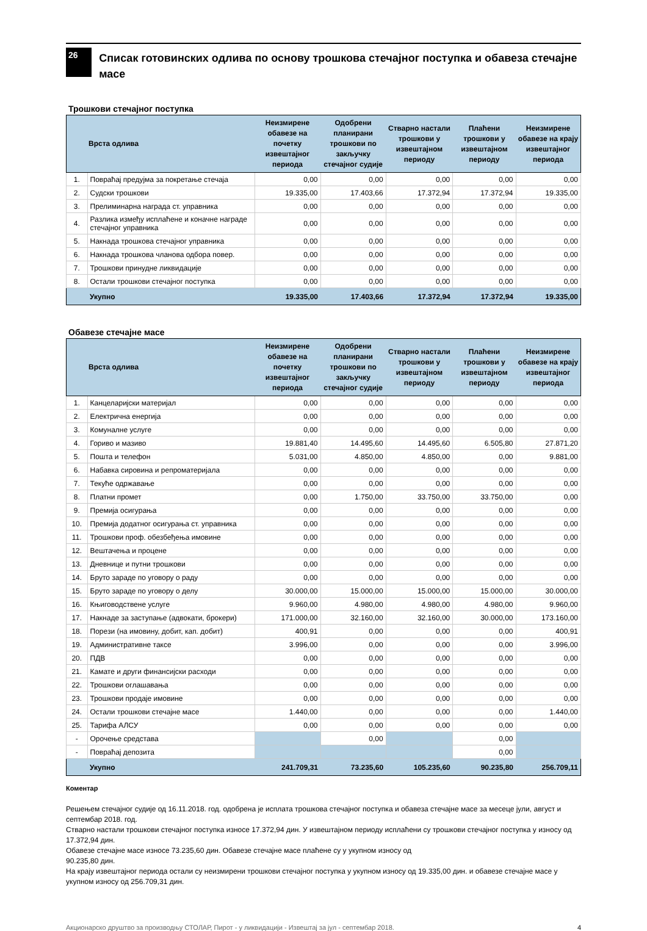26
Списак готовинских одлива по основу трошкова стечајног поступка и обавеза стечајне масе
Трошкови стечајног поступка
| | Врста одлива | Неизмирене обавезе на почетку извештајног периода | Одобрени планирани трошкови по закључку стечајног судије | Стварно настали трошкови у извештајном периоду | Плаћени трошкови у извештајном периоду | Неизмирене обавезе на крају извештајног периода |
| --- | --- | --- | --- | --- | --- | --- |
| 1. | Повраћај предујма за покретање стечаја | 0,00 | 0,00 | 0,00 | 0,00 | 0,00 |
| 2. | Судски трошкови | 19.335,00 | 17.403,66 | 17.372,94 | 17.372,94 | 19.335,00 |
| 3. | Прелиминарна награда ст. управника | 0,00 | 0,00 | 0,00 | 0,00 | 0,00 |
| 4. | Разлика између исплаћене и коначне награде стечајног управника | 0,00 | 0,00 | 0,00 | 0,00 | 0,00 |
| 5. | Накнада трошкова стечајног управника | 0,00 | 0,00 | 0,00 | 0,00 | 0,00 |
| 6. | Накнада трошкова чланова одбора повер. | 0,00 | 0,00 | 0,00 | 0,00 | 0,00 |
| 7. | Трошкови принудне ликвидације | 0,00 | 0,00 | 0,00 | 0,00 | 0,00 |
| 8. | Остали трошкови стечајног поступка | 0,00 | 0,00 | 0,00 | 0,00 | 0,00 |
| | Укупно | 19.335,00 | 17.403,66 | 17.372,94 | 17.372,94 | 19.335,00 |
Обавезе стечајне масе
| | Врста одлива | Неизмирене обавезе на почетку извештајног периода | Одобрени планирани трошкови по закључку стечајног судије | Стварно настали трошкови у извештајном периоду | Плаћени трошкови у извештајном периоду | Неизмирене обавезе на крају извештајног периода |
| --- | --- | --- | --- | --- | --- | --- |
| 1. | Канцеларијски материјал | 0,00 | 0,00 | 0,00 | 0,00 | 0,00 |
| 2. | Електрична енергија | 0,00 | 0,00 | 0,00 | 0,00 | 0,00 |
| 3. | Комуналне услуге | 0,00 | 0,00 | 0,00 | 0,00 | 0,00 |
| 4. | Гориво и мазиво | 19.881,40 | 14.495,60 | 14.495,60 | 6.505,80 | 27.871,20 |
| 5. | Пошта и телефон | 5.031,00 | 4.850,00 | 4.850,00 | 0,00 | 9.881,00 |
| 6. | Набавка сировина и репроматеријала | 0,00 | 0,00 | 0,00 | 0,00 | 0,00 |
| 7. | Текуће одржавање | 0,00 | 0,00 | 0,00 | 0,00 | 0,00 |
| 8. | Платни промет | 0,00 | 1.750,00 | 33.750,00 | 33.750,00 | 0,00 |
| 9. | Премија осигурања | 0,00 | 0,00 | 0,00 | 0,00 | 0,00 |
| 10. | Премија додатног осигурања ст. управника | 0,00 | 0,00 | 0,00 | 0,00 | 0,00 |
| 11. | Трошкови проф. обезбеђења имовине | 0,00 | 0,00 | 0,00 | 0,00 | 0,00 |
| 12. | Вештачења и процене | 0,00 | 0,00 | 0,00 | 0,00 | 0,00 |
| 13. | Дневнице и путни трошкови | 0,00 | 0,00 | 0,00 | 0,00 | 0,00 |
| 14. | Бруто зараде по уговору о раду | 0,00 | 0,00 | 0,00 | 0,00 | 0,00 |
| 15. | Бруто зараде по уговору о делу | 30.000,00 | 15.000,00 | 15.000,00 | 15.000,00 | 30.000,00 |
| 16. | Књиговодствене услуге | 9.960,00 | 4.980,00 | 4.980,00 | 4.980,00 | 9.960,00 |
| 17. | Накнаде за заступање (адвокати, брокери) | 171.000,00 | 32.160,00 | 32.160,00 | 30.000,00 | 173.160,00 |
| 18. | Порези (на имовину, добит, кап. добит) | 400,91 | 0,00 | 0,00 | 0,00 | 400,91 |
| 19. | Административне таксе | 3.996,00 | 0,00 | 0,00 | 0,00 | 3.996,00 |
| 20. | ПДВ | 0,00 | 0,00 | 0,00 | 0,00 | 0,00 |
| 21. | Камате и други финансијски расходи | 0,00 | 0,00 | 0,00 | 0,00 | 0,00 |
| 22. | Трошкови оглашавања | 0,00 | 0,00 | 0,00 | 0,00 | 0,00 |
| 23. | Трошкови продаје имовине | 0,00 | 0,00 | 0,00 | 0,00 | 0,00 |
| 24. | Остали трошкови стечајне масе | 1.440,00 | 0,00 | 0,00 | 0,00 | 1.440,00 |
| 25. | Тарифа АЛСУ | 0,00 | 0,00 | 0,00 | 0,00 | 0,00 |
| - | Орочење средстава | | 0,00 | | 0,00 | |
| - | Повраћај депозита | | | | 0,00 | |
| | Укупно | 241.709,31 | 73.235,60 | 105.235,60 | 90.235,80 | 256.709,11 |
Коментар
Решењем стечајног судије од 16.11.2018. год. одобрена је исплата трошкова стечајног поступка и обавеза стечајне масе за месеце јули, август и септембар 2018. год.
Стварно настали трошкови стечајног поступка износе 17.372,94 дин. У извештајном периоду исплаћени су трошкови стечајног поступка у износу од 17.372,94 дин.
Обавезе стечајне масе износе 73.235,60 дин. Обавезе стечајне масе плаћене су у укупном износу од
90.235,80 дин.
На крају извештајног периода остали су неизмирени трошкови стечајног поступка у укупном износу од 19.335,00 дин. и обавезе стечајне масе у укупном износу од 256.709,31 дин.
Акционарско друштво за производњу СТОЛАР, Пирот - у ликвидацији - Извештај за јул - септембар 2018. 4